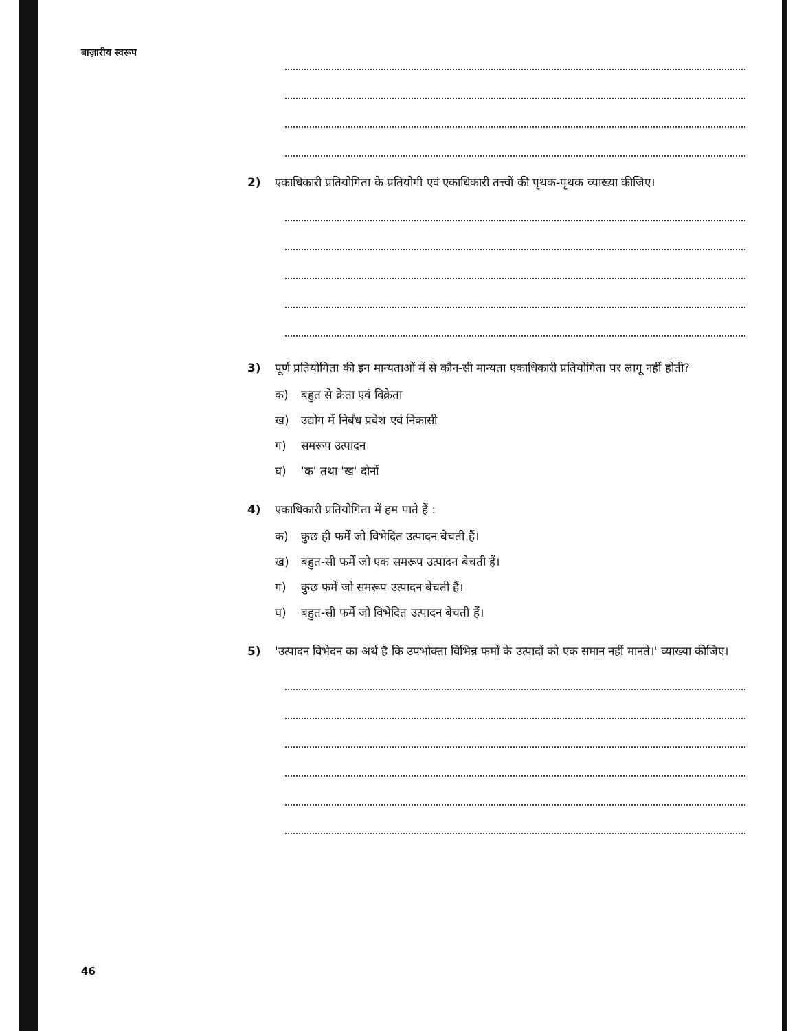बाज़ारीय स्वरूप
2) एकाधिकारी प्रतियोगिता के प्रतियोगी एवं एकाधिकारी तत्त्वों की पृथक-पृथक व्याख्या कीजिए।
3) पूर्ण प्रतियोगिता की इन मान्यताओं में से कौन-सी मान्यता एकाधिकारी प्रतियोगिता पर लागू नहीं होती?
क) बहुत से क्रेता एवं विक्रेता
ख) उद्योग में निर्बंध प्रवेश एवं निकासी
ग) समरूप उत्पादन
घ) 'क' तथा 'ख' दोनों
4) एकाधिकारी प्रतियोगिता में हम पाते हैं :
क) कुछ ही फर्में जो विभेदित उत्पादन बेचती हैं।
ख) बहुत-सी फर्में जो एक समरूप उत्पादन बेचती हैं।
ग) कुछ फर्में जो समरूप उत्पादन बेचती हैं।
घ) बहुत-सी फर्में जो विभेदित उत्पादन बेचती हैं।
5) 'उत्पादन विभेदन का अर्थ है कि उपभोक्ता विभिन्न फर्मों के उत्पादों को एक समान नहीं मानते।' व्याख्या कीजिए।
46